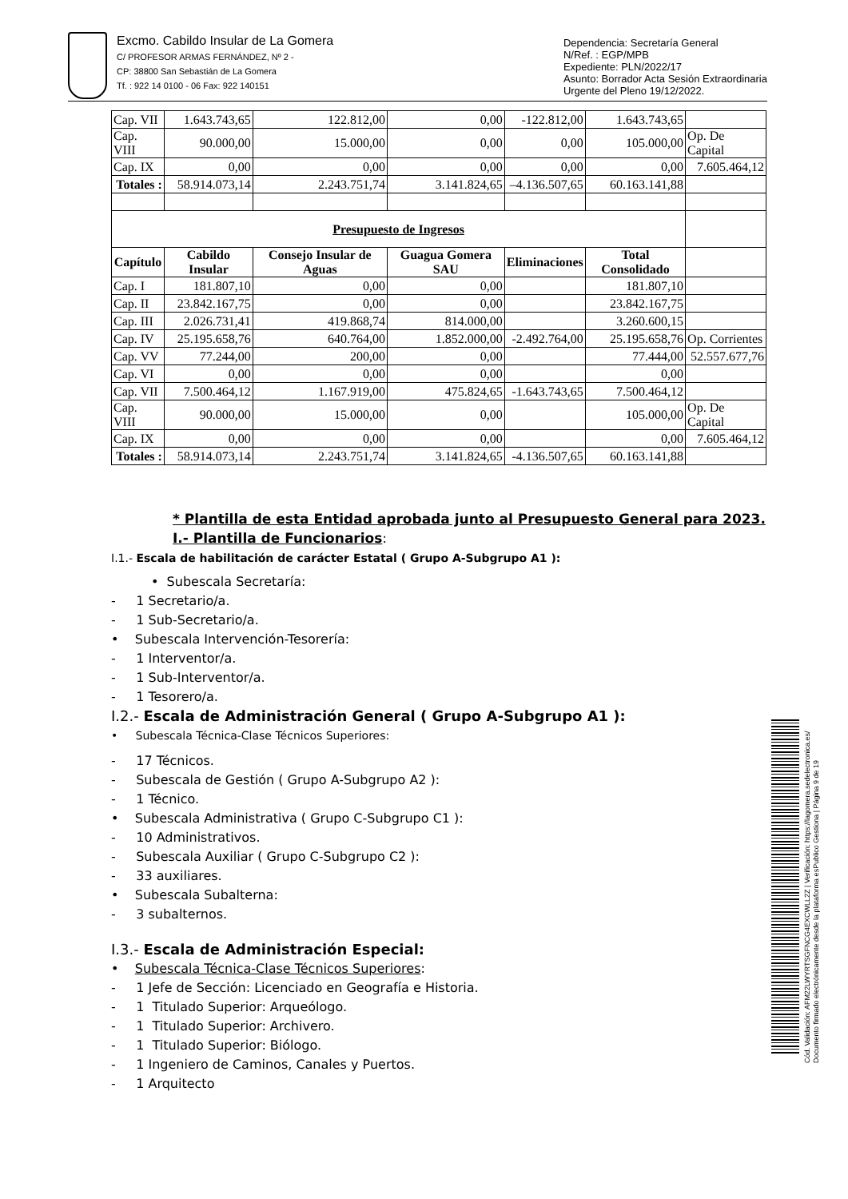Excmo. Cabildo Insular de La Gomera
C/ PROFESOR ARMAS FERNÁNDEZ, Nº 2 -
CP: 38800 San Sebastián de La Gomera
Tf. : 922 14 0100 - 06 Fax: 922 140151
Dependencia: Secretaría General
N/Ref. : EGP/MPB
Expediente: PLN/2022/17
Asunto: Borrador Acta Sesión Extraordinaria
Urgente del Pleno 19/12/2022.
| Cap. VII | 1.643.743,65 | 122.812,00 | 0,00 | -122.812,00 | 1.643.743,65 | |
| Cap. VIII | 90.000,00 | 15.000,00 | 0,00 | 0,00 | 105.000,00 | Op. De Capital |
| Cap. IX | 0,00 | 0,00 | 0,00 | 0,00 | 0,00 | 7.605.464,12 |
| Totales : | 58.914.073,14 | 2.243.751,74 | 3.141.824,65 | –4.136.507,65 | 60.163.141,88 | |
| Presupuesto de Ingresos | | | | | | |
| Capítulo | Cabildo Insular | Consejo Insular de Aguas | Guagua Gomera SAU | Eliminaciones | Total Consolidado | |
| Cap. I | 181.807,10 | 0,00 | 0,00 | | 181.807,10 | |
| Cap. II | 23.842.167,75 | 0,00 | 0,00 | | 23.842.167,75 | |
| Cap. III | 2.026.731,41 | 419.868,74 | 814.000,00 | | 3.260.600,15 | |
| Cap. IV | 25.195.658,76 | 640.764,00 | 1.852.000,00 | -2.492.764,00 | 25.195.658,76 | Op. Corrientes |
| Cap. VV | 77.244,00 | 200,00 | 0,00 | | 77.444,00 | 52.557.677,76 |
| Cap. VI | 0,00 | 0,00 | 0,00 | | 0,00 | |
| Cap. VII | 7.500.464,12 | 1.167.919,00 | 475.824,65 | -1.643.743,65 | 7.500.464,12 | |
| Cap. VIII | 90.000,00 | 15.000,00 | 0,00 | | 105.000,00 | Op. De Capital |
| Cap. IX | 0,00 | 0,00 | 0,00 | | 0,00 | 7.605.464,12 |
| Totales : | 58.914.073,14 | 2.243.751,74 | 3.141.824,65 | -4.136.507,65 | 60.163.141,88 | |
* Plantilla de esta Entidad aprobada junto al Presupuesto General para 2023.
I.- Plantilla de Funcionarios:
I.1.- Escala de habilitación de carácter Estatal ( Grupo A-Subgrupo A1 ):
• Subescala Secretaría:
- 1 Secretario/a.
- 1 Sub-Secretario/a.
• Subescala Intervención-Tesorería:
- 1 Interventor/a.
- 1 Sub-Interventor/a.
- 1 Tesorero/a.
I.2.- Escala de Administración General ( Grupo A-Subgrupo A1 ):
• Subescala Técnica-Clase Técnicos Superiores:
- 17 Técnicos.
- Subescala de Gestión ( Grupo A-Subgrupo A2 ):
- 1 Técnico.
• Subescala Administrativa ( Grupo C-Subgrupo C1 ):
- 10 Administrativos.
- Subescala Auxiliar ( Grupo C-Subgrupo C2 ):
- 33 auxiliares.
• Subescala Subalterna:
- 3 subalternos.
I.3.- Escala de Administración Especial:
• Subescala Técnica-Clase Técnicos Superiores:
- 1 Jefe de Sección: Licenciado en Geografía e Historia.
- 1 Titulado Superior: Arqueólogo.
- 1 Titulado Superior: Archivero.
- 1 Titulado Superior: Biólogo.
- 1 Ingeniero de Caminos, Canales y Puertos.
- 1 Arquitecto
Cód. Validación: AFM22LWYRTSGFNCG4EXCWLL2Z | Verificación: https://lagomera.sedelectronica.es/
Documento firmado electrónicamente desde la plataforma esPublico Gestiona | Página 9 de 19